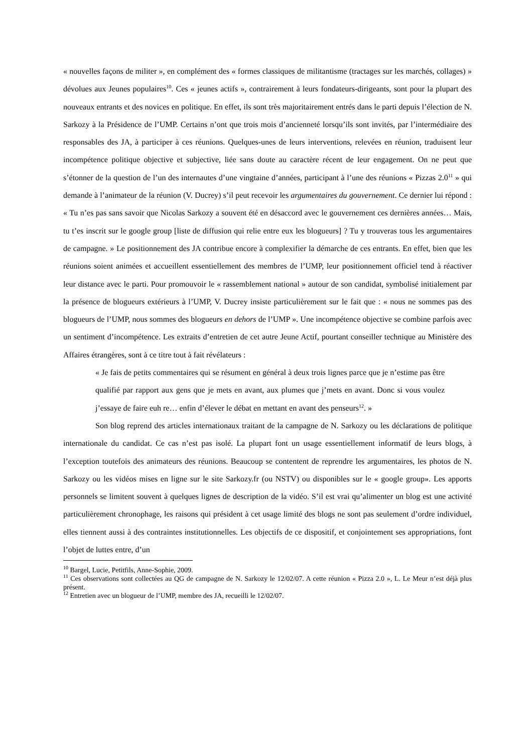« nouvelles façons de militer », en complément des « formes classiques de militantisme (tractages sur les marchés, collages) » dévolues aux Jeunes populaires<sup>10</sup>. Ces « jeunes actifs », contrairement à leurs fondateurs-dirigeants, sont pour la plupart des nouveaux entrants et des novices en politique. En effet, ils sont très majoritairement entrés dans le parti depuis l’élection de N. Sarkozy à la Présidence de l’UMP. Certains n’ont que trois mois d’ancienneté lorsqu’ils sont invités, par l’intermédiaire des responsables des JA, à participer à ces réunions. Quelques-unes de leurs interventions, relevées en réunion, traduisent leur incompétence politique objective et subjective, liée sans doute au caractère récent de leur engagement. On ne peut que s’étonner de la question de l’un des internautes d’une vingtaine d’années, participant à l’une des réunions « Pizzas 2.0<sup>11</sup> » qui demande à l’animateur de la réunion (V. Ducrey) s’il peut recevoir les argumentaires du gouvernement. Ce dernier lui répond : « Tu n’es pas sans savoir que Nicolas Sarkozy a souvent été en désaccord avec le gouvernement ces dernières années… Mais, tu t’es inscrit sur le google group [liste de diffusion qui relie entre eux les blogueurs] ? Tu y trouveras tous les argumentaires de campagne. » Le positionnement des JA contribue encore à complexifier la démarche de ces entrants. En effet, bien que les réunions soient animées et accueillent essentiellement des membres de l’UMP, leur positionnement officiel tend à réactiver leur distance avec le parti. Pour promouvoir le « rassemblement national » autour de son candidat, symbolisé initialement par la présence de blogueurs extérieurs à l’UMP, V. Ducrey insiste particulièrement sur le fait que : « nous ne sommes pas des blogueurs de l’UMP, nous sommes des blogueurs en dehors de l’UMP ». Une incompétence objective se combine parfois avec un sentiment d’incompétence. Les extraits d’entretien de cet autre Jeune Actif, pourtant conseiller technique au Ministère des Affaires étrangères, sont à ce titre tout à fait révélateurs :
« Je fais de petits commentaires qui se résument en général à deux trois lignes parce que je n’estime pas être qualifié par rapport aux gens que je mets en avant, aux plumes que j’mets en avant. Donc si vous voulez j’essaye de faire euh re… enfin d’élever le débat en mettant en avant des penseurs<sup>12</sup>. »
Son blog reprend des articles internationaux traitant de la campagne de N. Sarkozy ou les déclarations de politique internationale du candidat. Ce cas n’est pas isolé. La plupart font un usage essentiellement informatif de leurs blogs, à l’exception toutefois des animateurs des réunions. Beaucoup se contentent de reprendre les argumentaires, les photos de N. Sarkozy ou les vidéos mises en ligne sur le site Sarkozy.fr (ou NSTV) ou disponibles sur le « google group». Les apports personnels se limitent souvent à quelques lignes de description de la vidéo. S’il est vrai qu’alimenter un blog est une activité particulièrement chronophage, les raisons qui président à cet usage limité des blogs ne sont pas seulement d’ordre individuel, elles tiennent aussi à des contraintes institutionnelles. Les objectifs de ce dispositif, et conjointement ses appropriations, font l’objet de luttes entre, d’un
<sup>10</sup> Bargel, Lucie, Petitfils, Anne-Sophie, 2009.
<sup>11</sup> Ces observations sont collectées au QG de campagne de N. Sarkozy le 12/02/07. A cette réunion « Pizza 2.0 », L. Le Meur n’est déjà plus présent.
<sup>12</sup> Entretien avec un blogueur de l’UMP, membre des JA, recueilli le 12/02/07.